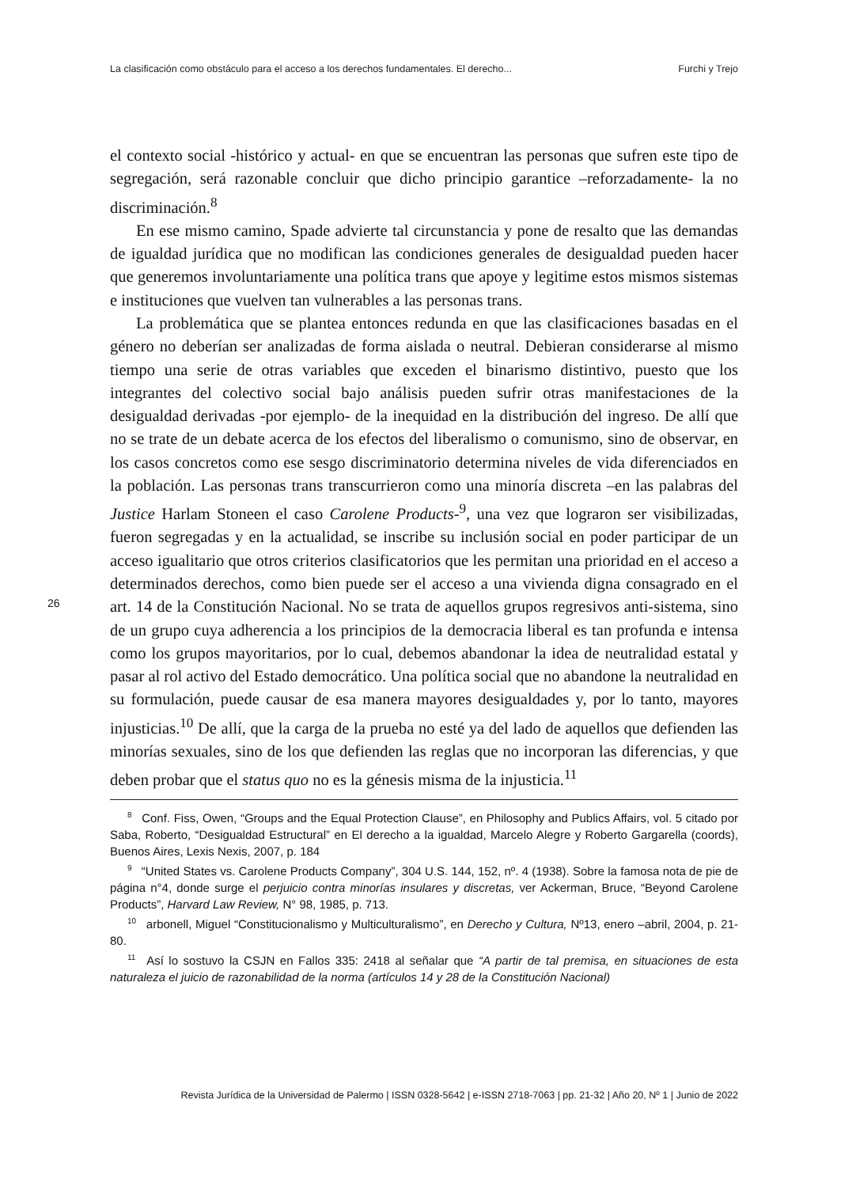La clasificación como obstáculo para el acceso a los derechos fundamentales. El derecho... Furchi y Trejo
el contexto social -histórico y actual- en que se encuentran las personas que sufren este tipo de segregación, será razonable concluir que dicho principio garantice –reforzadamente- la no discriminación.<sup>8</sup>
En ese mismo camino, Spade advierte tal circunstancia y pone de resalto que las demandas de igualdad jurídica que no modifican las condiciones generales de desigualdad pueden hacer que generemos involuntariamente una política trans que apoye y legitime estos mismos sistemas e instituciones que vuelven tan vulnerables a las personas trans.
La problemática que se plantea entonces redunda en que las clasificaciones basadas en el género no deberían ser analizadas de forma aislada o neutral. Debieran considerarse al mismo tiempo una serie de otras variables que exceden el binarismo distintivo, puesto que los integrantes del colectivo social bajo análisis pueden sufrir otras manifestaciones de la desigualdad derivadas -por ejemplo- de la inequidad en la distribución del ingreso. De allí que no se trate de un debate acerca de los efectos del liberalismo o comunismo, sino de observar, en los casos concretos como ese sesgo discriminatorio determina niveles de vida diferenciados en la población. Las personas trans transcurrieron como una minoría discreta –en las palabras del Justice Harlam Stoneen el caso Carolene Products-<sup>9</sup>, una vez que lograron ser visibilizadas, fueron segregadas y en la actualidad, se inscribe su inclusión social en poder participar de un acceso igualitario que otros criterios clasificatorios que les permitan una prioridad en el acceso a determinados derechos, como bien puede ser el acceso a una vivienda digna consagrado en el art. 14 de la Constitución Nacional. No se trata de aquellos grupos regresivos anti-sistema, sino de un grupo cuya adherencia a los principios de la democracia liberal es tan profunda e intensa como los grupos mayoritarios, por lo cual, debemos abandonar la idea de neutralidad estatal y pasar al rol activo del Estado democrático. Una política social que no abandone la neutralidad en su formulación, puede causar de esa manera mayores desigualdades y, por lo tanto, mayores injusticias.<sup>10</sup> De allí, que la carga de la prueba no esté ya del lado de aquellos que defienden las minorías sexuales, sino de los que defienden las reglas que no incorporan las diferencias, y que deben probar que el status quo no es la génesis misma de la injusticia.<sup>11</sup>
26
<sup>8</sup> Conf. Fiss, Owen, “Groups and the Equal Protection Clause”, en Philosophy and Publics Affairs, vol. 5 citado por Saba, Roberto, “Desigualdad Estructural” en El derecho a la igualdad, Marcelo Alegre y Roberto Gargarella (coords), Buenos Aires, Lexis Nexis, 2007, p. 184
<sup>9</sup> “United States vs. Carolene Products Company”, 304 U.S. 144, 152, nº. 4 (1938). Sobre la famosa nota de pie de página n°4, donde surge el perjuicio contra minorías insulares y discretas, ver Ackerman, Bruce, “Beyond Carolene Products”, Harvard Law Review, N° 98, 1985, p. 713.
<sup>10</sup> arbonell, Miguel “Constitucionalismo y Multiculturalismo”, en Derecho y Cultura, Nº13, enero –abril, 2004, p. 21-80.
<sup>11</sup> Así lo sostuvo la CSJN en Fallos 335: 2418 al señalar que “A partir de tal premisa, en situaciones de esta naturaleza el juicio de razonabilidad de la norma (artículos 14 y 28 de la Constitución Nacional)
Revista Jurídica de la Universidad de Palermo | ISSN 0328-5642 | e-ISSN 2718-7063 | pp. 21-32 | Año 20, Nº 1 | Junio de 2022